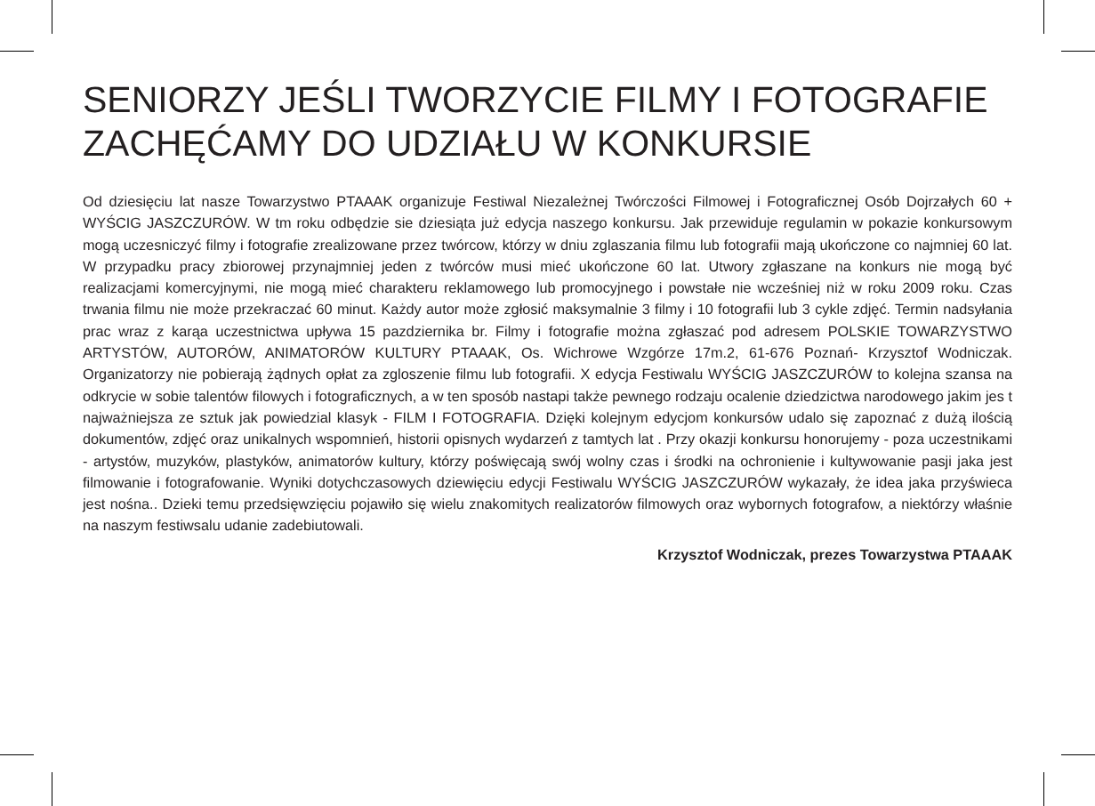SENIORZY JEŚLI TWORZYCIE FILMY I FOTOGRAFIE ZACHĘĆAMY DO UDZIAŁU W KONKURSIE
Od dziesięciu lat nasze Towarzystwo PTAAAK organizuje Festiwal Niezależnej Twórczości Filmowej i Fotograficznej Osób Dojrzałych 60 + WYŚCIG JASZCZURÓW. W tm roku odbędzie sie dziesiąta już edycja naszego konkursu. Jak przewiduje regulamin w pokazie konkursowym mogą uczesniczyć filmy i fotografie zrealizowane przez twórcow, którzy w dniu zglaszania filmu lub fotografii mają ukończone co najmniej 60 lat. W przypadku pracy zbiorowej przynajmniej jeden z twórców musi mieć ukończone 60 lat. Utwory zgłaszane na konkurs nie mogą być realizacjami komercyjnymi, nie mogą mieć charakteru reklamowego lub promocyjnego i powstałe nie wcześniej niż w roku 2009 roku. Czas trwania filmu nie może przekraczać 60 minut. Każdy autor może zgłosić maksymalnie 3 filmy i 10 fotografii lub 3 cykle zdjęć. Termin nadsyłania prac wraz z karąa uczestnictwa upływa 15 pazdziernika br. Filmy i fotografie można zgłaszać pod adresem POLSKIE TOWARZYSTWO ARTYSTÓW, AUTORÓW, ANIMATORÓW KULTURY PTAAAK, Os. Wichrowe Wzgórze 17m.2, 61-676 Poznań- Krzysztof Wodniczak. Organizatorzy nie pobierają żądnych opłat za zgloszenie filmu lub fotografii. X edycja Festiwalu WYŚCIG JASZCZURÓW to kolejna szansa na odkrycie w sobie talentów filowych i fotograficznych, a w ten sposób nastapi także pewnego rodzaju ocalenie dziedzictwa narodowego jakim jes t najważniejsza ze sztuk jak powiedzial klasyk - FILM I FOTOGRAFIA. Dzięki kolejnym edycjom konkursów udalo się zapoznać z dużą ilością dokumentów, zdjęć oraz unikalnych wspomnień, historii opisnych wydarzeń z tamtych lat . Przy okazji konkursu honorujemy - poza uczestnikami - artystów, muzyków, plastyków, animatorów kultury, którzy poświęcają swój wolny czas i środki na ochronienie i kultywowanie pasji jaka jest filmowanie i fotografowanie. Wyniki dotychczasowych dziewięciu edycji Festiwalu WYŚCIG JASZCZURÓW wykazały, że idea jaka przyświeca jest nośna.. Dzieki temu przedsięwzięciu pojawiło się wielu znakomitych realizatorów filmowych oraz wybornych fotografow, a niektórzy właśnie na naszym festiwsalu udanie zadebiutowali.
Krzysztof Wodniczak, prezes Towarzystwa PTAAAK